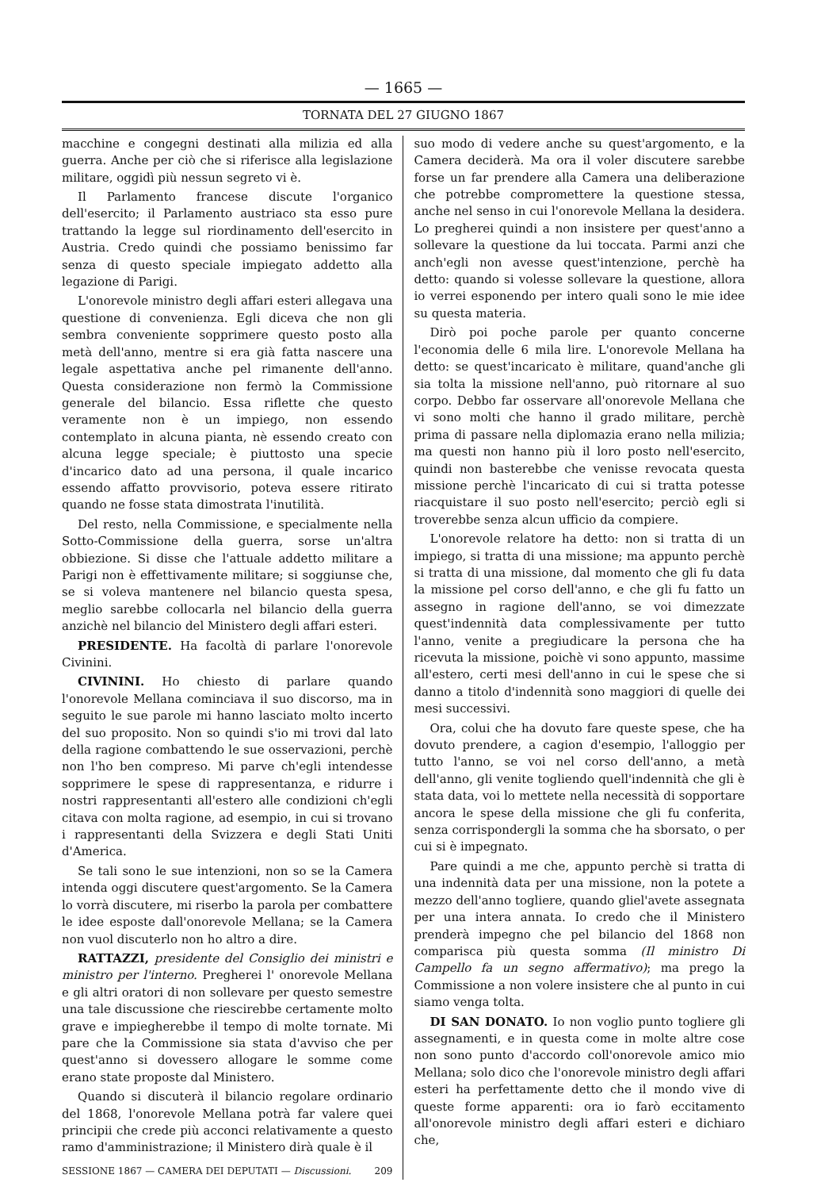— 1665 —
TORNATA DEL 27 GIUGNO 1867
macchine e congegni destinati alla milizia ed alla guerra. Anche per ciò che si riferisce alla legislazione militare, oggidì più nessun segreto vi è.
Il Parlamento francese discute l'organico dell'esercito; il Parlamento austriaco sta esso pure trattando la legge sul riordinamento dell'esercito in Austria. Credo quindi che possiamo benissimo far senza di questo speciale impiegato addetto alla legazione di Parigi.
L'onorevole ministro degli affari esteri allegava una questione di convenienza. Egli diceva che non gli sembra conveniente sopprimere questo posto alla metà dell'anno, mentre si era già fatta nascere una legale aspettativa anche pel rimanente dell'anno. Questa considerazione non fermò la Commissione generale del bilancio. Essa riflette che questo veramente non è un impiego, non essendo contemplato in alcuna pianta, nè essendo creato con alcuna legge speciale; è piuttosto una specie d'incarico dato ad una persona, il quale incarico essendo affatto provvisorio, poteva essere ritirato quando ne fosse stata dimostrata l'inutilità.
Del resto, nella Commissione, e specialmente nella Sotto-Commissione della guerra, sorse un'altra obbiezione. Si disse che l'attuale addetto militare a Parigi non è effettivamente militare; si soggiunse che, se si voleva mantenere nel bilancio questa spesa, meglio sarebbe collocarla nel bilancio della guerra anzichè nel bilancio del Ministero degli affari esteri.
PRESIDENTE. Ha facoltà di parlare l'onorevole Civinini.
CIVININI. Ho chiesto di parlare quando l'onorevole Mellana cominciava il suo discorso, ma in seguito le sue parole mi hanno lasciato molto incerto del suo proposito. Non so quindi s'io mi trovi dal lato della ragione combattendo le sue osservazioni, perchè non l'ho ben compreso. Mi parve ch'egli intendesse sopprimere le spese di rappresentanza, e ridurre i nostri rappresentanti all'estero alle condizioni ch'egli citava con molta ragione, ad esempio, in cui si trovano i rappresentanti della Svizzera e degli Stati Uniti d'America.
Se tali sono le sue intenzioni, non so se la Camera intenda oggi discutere quest'argomento. Se la Camera lo vorrà discutere, mi riserbo la parola per combattere le idee esposte dall'onorevole Mellana; se la Camera non vuol discuterlo non ho altro a dire.
RATTAZZI, presidente del Consiglio dei ministri e ministro per l'interno. Pregherei l' onorevole Mellana e gli altri oratori di non sollevare per questo semestre una tale discussione che riescirebbe certamente molto grave e impiegherebbe il tempo di molte tornate. Mi pare che la Commissione sia stata d'avviso che per quest'anno si dovessero allogare le somme come erano state proposte dal Ministero.
Quando si discuterà il bilancio regolare ordinario del 1868, l'onorevole Mellana potrà far valere quei principii che crede più acconci relativamente a questo ramo d'amministrazione; il Ministero dirà quale è il
SESSIONE 1867 — CAMERA DEI DEPUTATI — Discussioni. 209
suo modo di vedere anche su quest'argomento, e la Camera deciderà. Ma ora il voler discutere sarebbe forse un far prendere alla Camera una deliberazione che potrebbe compromettere la questione stessa, anche nel senso in cui l'onorevole Mellana la desidera. Lo pregherei quindi a non insistere per quest'anno a sollevare la questione da lui toccata. Parmi anzi che anch'egli non avesse quest'intenzione, perchè ha detto: quando si volesse sollevare la questione, allora io verrei esponendo per intero quali sono le mie idee su questa materia.
Dirò poi poche parole per quanto concerne l'economia delle 6 mila lire. L'onorevole Mellana ha detto: se quest'incaricato è militare, quand'anche gli sia tolta la missione nell'anno, può ritornare al suo corpo. Debbo far osservare all'onorevole Mellana che vi sono molti che hanno il grado militare, perchè prima di passare nella diplomazia erano nella milizia; ma questi non hanno più il loro posto nell'esercito, quindi non basterebbe che venisse revocata questa missione perchè l'incaricato di cui si tratta potesse riacquistare il suo posto nell'esercito; perciò egli si troverebbe senza alcun ufficio da compiere.
L'onorevole relatore ha detto: non si tratta di un impiego, si tratta di una missione; ma appunto perchè si tratta di una missione, dal momento che gli fu data la missione pel corso dell'anno, e che gli fu fatto un assegno in ragione dell'anno, se voi dimezzate quest'indennità data complessivamente per tutto l'anno, venite a pregiudicare la persona che ha ricevuta la missione, poichè vi sono appunto, massime all'estero, certi mesi dell'anno in cui le spese che si danno a titolo d'indennità sono maggiori di quelle dei mesi successivi.
Ora, colui che ha dovuto fare queste spese, che ha dovuto prendere, a cagion d'esempio, l'alloggio per tutto l'anno, se voi nel corso dell'anno, a metà dell'anno, gli venite togliendo quell'indennità che gli è stata data, voi lo mettete nella necessità di sopportare ancora le spese della missione che gli fu conferita, senza corrispondergli la somma che ha sborsato, o per cui si è impegnato.
Pare quindi a me che, appunto perchè si tratta di una indennità data per una missione, non la potete a mezzo dell'anno togliere, quando gliel'avete assegnata per una intera annata. Io credo che il Ministero prenderà impegno che pel bilancio del 1868 non comparisca più questa somma (Il ministro Di Campello fa un segno affermativo); ma prego la Commissione a non volere insistere che al punto in cui siamo venga tolta.
DI SAN DONATO. Io non voglio punto togliere gli assegnamenti, e in questa come in molte altre cose non sono punto d'accordo coll'onorevole amico mio Mellana; solo dico che l'onorevole ministro degli affari esteri ha perfettamente detto che il mondo vive di queste forme apparenti: ora io farò eccitamento all'onorevole ministro degli affari esteri e dichiaro che,